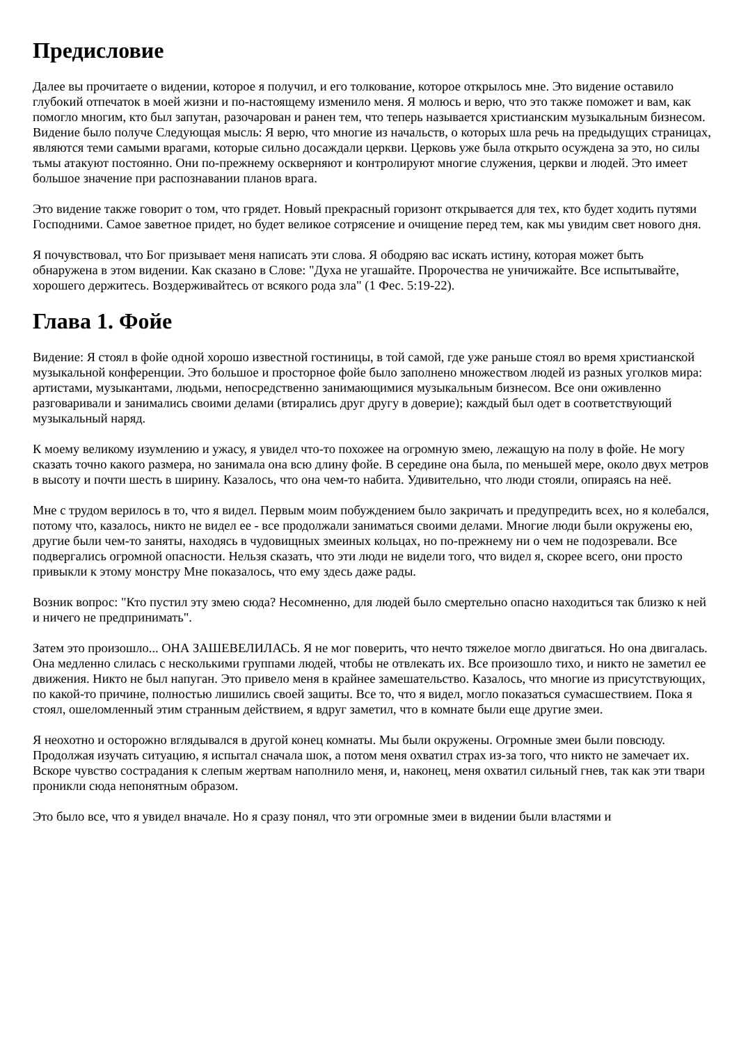Предисловие
Далее вы прочитаете о видении, которое я получил, и его толкование, которое открылось мне. Это видение оставило глубокий отпечаток в моей жизни и по-настоящему изменило меня. Я молюсь и верю, что это также поможет и вам, как помогло многим, кто был запутан, разочарован и ранен тем, что теперь называется христианским музыкальным бизнесом. Видение было получе Следующая мысль: Я верю, что многие из начальств, о которых шла речь на предыдущих страницах, являются теми самыми врагами, которые сильно досаждали церкви. Церковь уже была открыто осуждена за это, но силы тьмы атакуют постоянно. Они по-прежнему оскверняют и контролируют многие служения, церкви и людей. Это имеет большое значение при распознавании планов врага.
Это видение также говорит о том, что грядет. Новый прекрасный горизонт открывается для тех, кто будет ходить путями Господними. Самое заветное придет, но будет великое сотрясение и очищение перед тем, как мы увидим свет нового дня.
Я почувствовал, что Бог призывает меня написать эти слова. Я ободряю вас искать истину, которая может быть обнаружена в этом видении. Как сказано в Слове: "Духа не угашайте. Пророчества не уничижайте. Все испытывайте, хорошего держитесь. Воздерживайтесь от всякого рода зла" (1 Фес. 5:19-22).
Глава 1. Фойе
Видение: Я стоял в фойе одной хорошо известной гостиницы, в той самой, где уже раньше стоял во время христианской музыкальной конференции. Это большое и просторное фойе было заполнено множеством людей из разных уголков мира: артистами, музыкантами, людьми, непосредственно занимающимися музыкальным бизнесом. Все они оживленно разговаривали и занимались своими делами (втирались друг другу в доверие); каждый был одет в соответствующий музыкальный наряд.
К моему великому изумлению и ужасу, я увидел что-то похожее на огромную змею, лежащую на полу в фойе. Не могу сказать точно какого размера, но занимала она всю длину фойе. В середине она была, по меньшей мере, около двух метров в высоту и почти шесть в ширину. Казалось, что она чем-то набита. Удивительно, что люди стояли, опираясь на неё.
Мне с трудом верилось в то, что я видел. Первым моим побуждением было закричать и предупредить всех, но я колебался, потому что, казалось, никто не видел ее - все продолжали заниматься своими делами. Многие люди были окружены ею, другие были чем-то заняты, находясь в чудовищных змеиных кольцах, но по-прежнему ни о чем не подозревали. Все подвергались огромной опасности. Нельзя сказать, что эти люди не видели того, что видел я, скорее всего, они просто привыкли к этому монстру Мне показалось, что ему здесь даже рады.
Возник вопрос: "Кто пустил эту змею сюда? Несомненно, для людей было смертельно опасно находиться так близко к ней и ничего не предпринимать".
Затем это произошло... ОНА ЗАШЕВЕЛИЛАСЬ. Я не мог поверить, что нечто тяжелое могло двигаться. Но она двигалась. Она медленно слилась с несколькими группами людей, чтобы не отвлекать их. Все произошло тихо, и никто не заметил ее движения. Никто не был напуган. Это привело меня в крайнее замешательство. Казалось, что многие из присутствующих, по какой-то причине, полностью лишились своей защиты. Все то, что я видел, могло показаться сумасшествием. Пока я стоял, ошеломленный этим странным действием, я вдруг заметил, что в комнате были еще другие змеи.
Я неохотно и осторожно вглядывался в другой конец комнаты. Мы были окружены. Огромные змеи были повсюду. Продолжая изучать ситуацию, я испытал сначала шок, а потом меня охватил страх из-за того, что никто не замечает их. Вскоре чувство сострадания к слепым жертвам наполнило меня, и, наконец, меня охватил сильный гнев, так как эти твари проникли сюда непонятным образом.
Это было все, что я увидел вначале. Но я сразу понял, что эти огромные змеи в видении были властями и